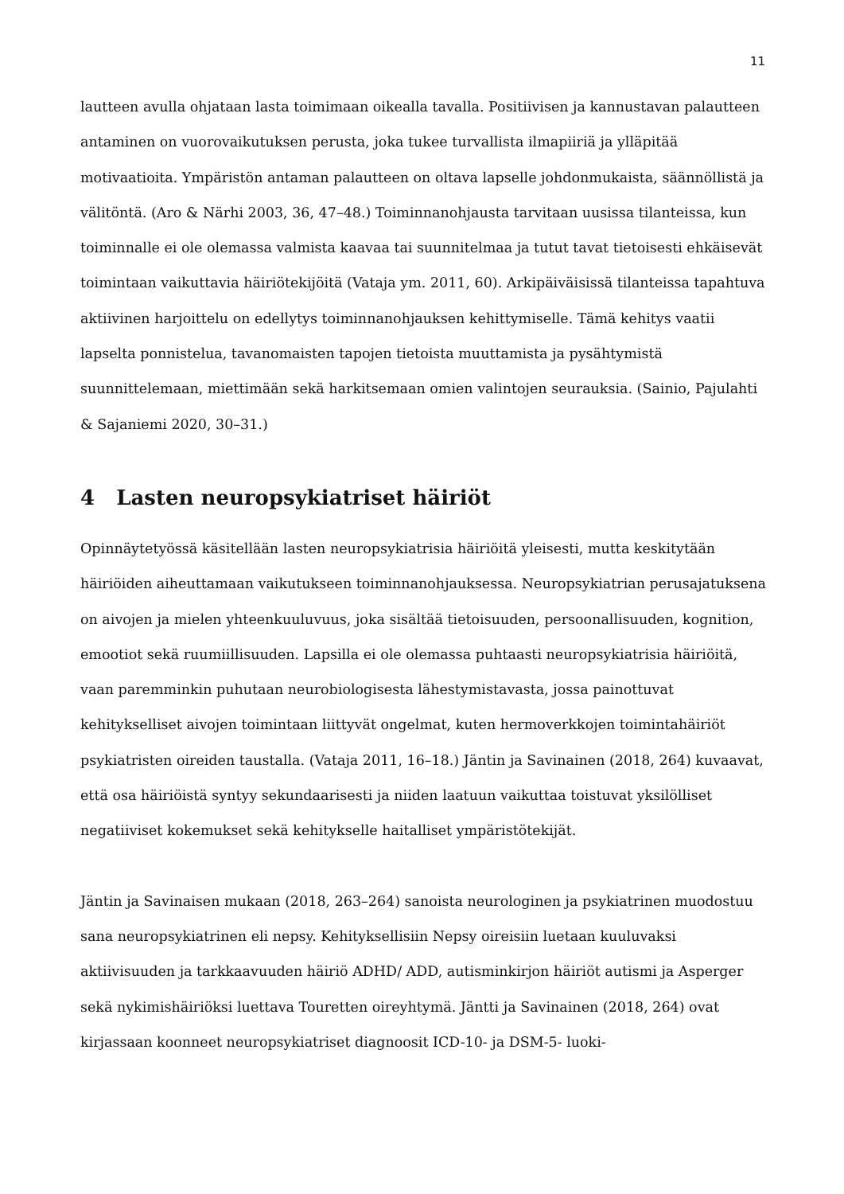11
lautteen avulla ohjataan lasta toimimaan oikealla tavalla. Positiivisen ja kannustavan palautteen antaminen on vuorovaikutuksen perusta, joka tukee turvallista ilmapiiriä ja ylläpitää motivaatioita. Ympäristön antaman palautteen on oltava lapselle johdonmukaista, säännöllistä ja välitöntä. (Aro & Närhi 2003, 36, 47–48.) Toiminnanohjausta tarvitaan uusissa tilanteissa, kun toiminnalle ei ole olemassa valmista kaavaa tai suunnitelmaa ja tutut tavat tietoisesti ehkäisevät toimintaan vaikuttavia häiriötekijöitä (Vataja ym. 2011, 60). Arkipäiväisissä tilanteissa tapahtuva aktiivinen harjoittelu on edellytys toiminnanohjauksen kehittymiselle. Tämä kehitys vaatii lapselta ponnistelua, tavanomaisten tapojen tietoista muuttamista ja pysähtymistä suunnittelemaan, miettimään sekä harkitsemaan omien valintojen seurauksia. (Sainio, Pajulahti & Sajaniemi 2020, 30–31.)
4 Lasten neuropsykiatriset häiriöt
Opinnäytetyössä käsitellään lasten neuropsykiatrisia häiriöitä yleisesti, mutta keskitytään häiriöiden aiheuttamaan vaikutukseen toiminnanohjauksessa. Neuropsykiatrian perusajatuksena on aivojen ja mielen yhteenkuuluvuus, joka sisältää tietoisuuden, persoonallisuuden, kognition, emootiot sekä ruumiillisuuden. Lapsilla ei ole olemassa puhtaasti neuropsykiatrisia häiriöitä, vaan paremminkin puhutaan neurobiologisesta lähestymistavasta, jossa painottuvat kehitykselliset aivojen toimintaan liittyvät ongelmat, kuten hermoverkkojen toimintahäiriöt psykiatristen oireiden taustalla. (Vataja 2011, 16–18.) Jäntin ja Savinainen (2018, 264) kuvaavat, että osa häiriöistä syntyy sekundaarisesti ja niiden laatuun vaikuttaa toistuvat yksilölliset negatiiviset kokemukset sekä kehitykselle haitalliset ympäristötekijät.
Jäntin ja Savinaisen mukaan (2018, 263–264) sanoista neurologinen ja psykiatrinen muodostuu sana neuropsykiatrinen eli nepsy. Kehityksellisiin Nepsy oireisiin luetaan kuuluvaksi aktiivisuuden ja tarkkaavuuden häiriö ADHD/ ADD, autisminkirjon häiriöt autismi ja Asperger sekä nykimishäiriöksi luettava Touretten oireyhtymä. Jäntti ja Savinainen (2018, 264) ovat kirjassaan koonneet neuropsykiatriset diagnoosit ICD-10- ja DSM-5- luoki-